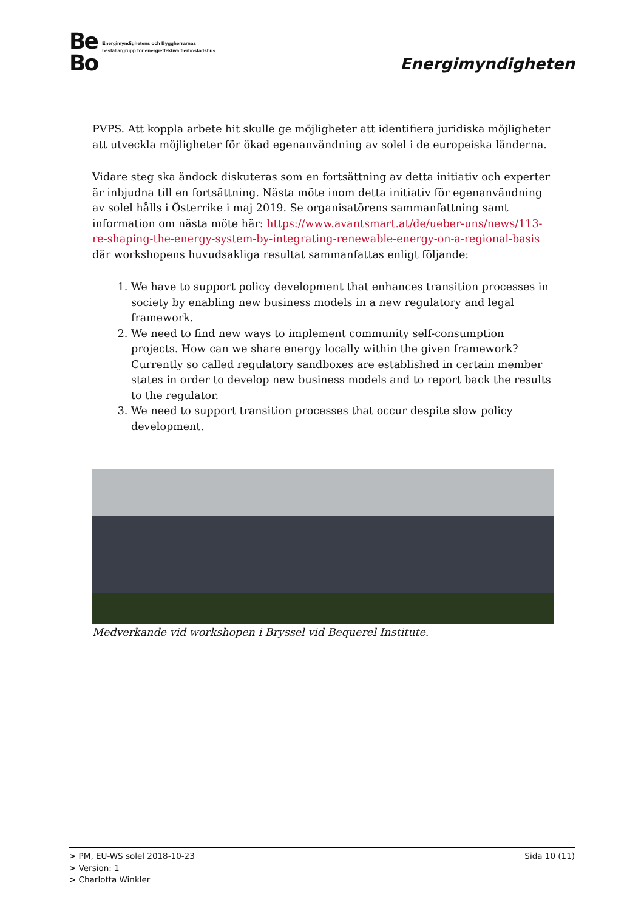Be
Bo Energimyndighetens och Byggherrarnas
beställargrupp för energieffektiva flerbostadshus
Energimyndigheten
PVPS. Att koppla arbete hit skulle ge möjligheter att identifiera juridiska möjligheter att utveckla möjligheter för ökad egenanvändning av solel i de europeiska länderna.
Vidare steg ska ändock diskuteras som en fortsättning av detta initiativ och experter är inbjudna till en fortsättning. Nästa möte inom detta initiativ för egenanvändning av solel hålls i Österrike i maj 2019. Se organisatörens sammanfattning samt information om nästa möte här: https://www.avantsmart.at/de/ueber-uns/news/113-re-shaping-the-energy-system-by-integrating-renewable-energy-on-a-regional-basis där workshopens huvudsakliga resultat sammanfattas enligt följande:
1. We have to support policy development that enhances transition processes in society by enabling new business models in a new regulatory and legal framework.
2. We need to find new ways to implement community self-consumption projects. How can we share energy locally within the given framework? Currently so called regulatory sandboxes are established in certain member states in order to develop new business models and to report back the results to the regulator.
3. We need to support transition processes that occur despite slow policy development.
Medverkande vid workshopen i Bryssel vid Bequerel Institute.
> PM, EU-WS solel 2018-10-23
> Version: 1
> Charlotta Winkler
Sida 10 (11)